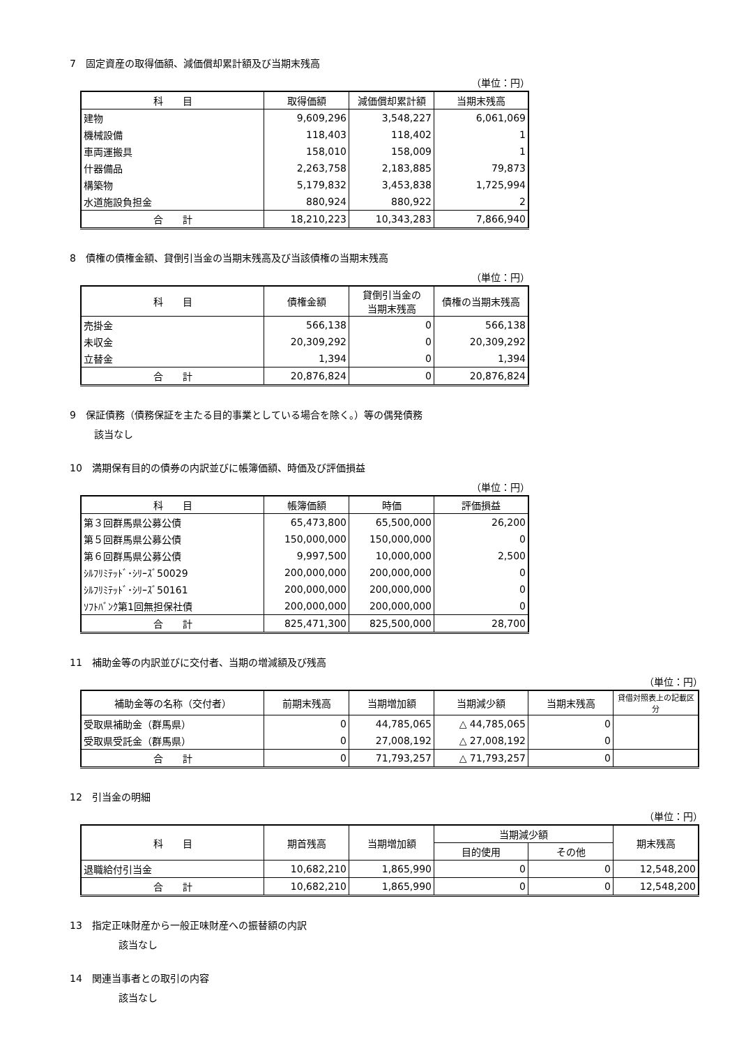7　固定資産の取得価額、減価償却累計額及び当期末残高
（単位：円）
| 科 目 | 取得価額 | 減価償却累計額 | 当期末残高 |
| --- | --- | --- | --- |
| 建物 | 9,609,296 | 3,548,227 | 6,061,069 |
| 機械設備 | 118,403 | 118,402 | 1 |
| 車両運搬具 | 158,010 | 158,009 | 1 |
| 什器備品 | 2,263,758 | 2,183,885 | 79,873 |
| 構築物 | 5,179,832 | 3,453,838 | 1,725,994 |
| 水道施設負担金 | 880,924 | 880,922 | 2 |
| 合 計 | 18,210,223 | 10,343,283 | 7,866,940 |
8　債権の債権金額、貸倒引当金の当期末残高及び当該債権の当期末残高
（単位：円）
| 科 目 | 債権金額 | 貸倒引当金の 当期末残高 | 債権の当期末残高 |
| --- | --- | --- | --- |
| 売掛金 | 566,138 | 0 | 566,138 |
| 未収金 | 20,309,292 | 0 | 20,309,292 |
| 立替金 | 1,394 | 0 | 1,394 |
| 合 計 | 20,876,824 | 0 | 20,876,824 |
9　保証債務（債務保証を主たる目的事業としている場合を除く。）等の偶発債務
該当なし
10　満期保有目的の債券の内訳並びに帳簿価額、時価及び評価損益
（単位：円）
| 科 目 | 帳簿価額 | 時価 | 評価損益 |
| --- | --- | --- | --- |
| 第３回群馬県公募公債 | 65,473,800 | 65,500,000 | 26,200 |
| 第５回群馬県公募公債 | 150,000,000 | 150,000,000 | 0 |
| 第６回群馬県公募公債 | 9,997,500 | 10,000,000 | 2,500 |
| ｼﾙﾌﾘﾐﾃｯﾄﾞ･ｼﾘｰｽﾞ50029 | 200,000,000 | 200,000,000 | 0 |
| ｼﾙﾌﾘﾐﾃｯﾄﾞ･ｼﾘｰｽﾞ50161 | 200,000,000 | 200,000,000 | 0 |
| ｿﾌﾄﾊﾞﾝｸ第1回無担保社債 | 200,000,000 | 200,000,000 | 0 |
| 合 計 | 825,471,300 | 825,500,000 | 28,700 |
11　補助金等の内訳並びに交付者、当期の増減額及び残高
（単位：円）
| 補助金等の名称（交付者） | 前期末残高 | 当期増加額 | 当期減少額 | 当期末残高 | 貸借対照表上の記載区分 |
| --- | --- | --- | --- | --- | --- |
| 受取県補助金（群馬県） | 0 | 44,785,065 | △ 44,785,065 | 0 | |
| 受取県受託金（群馬県） | 0 | 27,008,192 | △ 27,008,192 | 0 | |
| 合 計 | 0 | 71,793,257 | △ 71,793,257 | 0 | |
12　引当金の明細
（単位：円）
| 科 目 | 期首残高 | 当期増加額 | 当期減少額 | | 期末残高 |
| --- | --- | --- | --- | --- | --- |
| | | | 目的使用 | その他 | |
| 退職給付引当金 | 10,682,210 | 1,865,990 | 0 | 0 | 12,548,200 |
| 合 計 | 10,682,210 | 1,865,990 | 0 | 0 | 12,548,200 |
13　指定正味財産から一般正味財産への振替額の内訳
該当なし
14　関連当事者との取引の内容
該当なし